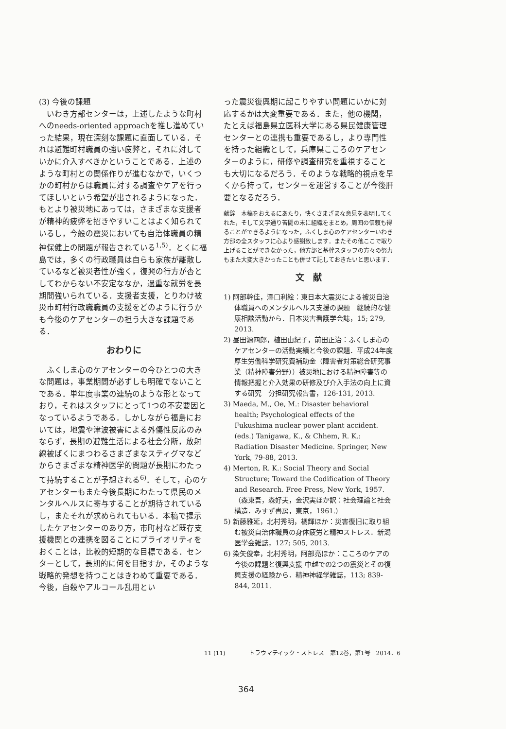(3) 今後の課題
いわき方部センターは，上述したような町村へのneeds-oriented approachを推し進めていった結果，現在深刻な課題に直面している．それは避難町村職員の強い疲弊と，それに対していかに介入すべきかということである．上述のような町村との関係作りが進むなかで，いくつかの町村からは職員に対する調査やケアを行ってほしいという希望が出されるようになった．もとより被災地にあっては，さまざまな支援者が精神的疲弊を招きやすいことはよく知られているし，今般の震災においても自治体職員の精神保健上の問題が報告されている<sup>1,5)</sup>．とくに福島では，多くの行政職員は自らも家族が離散しているなど被災者性が強く，復興の行方が杳としてわからない不安定ななか，過重な就労を長期間強いられている．支援者支援，とりわけ被災市町村行政職職員の支援をどのように行うかも今後のケアセンターの担う大きな課題である．
おわりに
ふくしま心のケアセンターの今ひとつの大きな問題は，事業期間が必ずしも明確でないことである．単年度事業の連続のような形となっており，それはスタッフにとって1つの不安要因となっているようである．しかしながら福島においては，地震や津波被害による外傷性反応のみならず，長期の避難生活による社会分断，放射線被ばくにまつわるさまざまなスティグマなどからさまざまな精神医学的問題が長期にわたって持続することが予想される<sup>6)</sup>．そして，心のケアセンターもまた今後長期にわたって県民のメンタルヘルスに寄与することが期待されているし，またそれが求められてもいる．本稿で提示したケアセンターのあり方，市町村など既存支援機関との連携を図ることにプライオリティをおくことは，比較的短期的な目標である．センターとして，長期的に何を目指すか，そのような戦略的発想を持つことはきわめて重要である．今後，自殺やアルコール乱用とい
った震災復興期に起こりやすい問題にいかに対応するかは大変重要である．また，他の機関，たとえば福島県立医科大学にある県民健康管理センターとの連携も重要であるし，より専門性を持った組織として，兵庫県こころのケアセンターのように，研修や調査研究を重視することも大切になるだろう．そのような戦略的視点を早くから持って，センターを運営することが今後肝要となるだろう．
献辞　本稿をおえるにあたり，快くさまざまな意見を表明してくれた，そして文字通り苦闘の末に組織をまとめ，周囲の信頼も得ることができるようになった，ふくしま心のケアセンターいわき方部の全スタッフに心より感謝致します．またその他ここで取り上げることができなかった，他方部と基幹スタッフの方々の努力もまた大変大きかったことも併せて記しておきたいと思います．
文　献
1) 阿部幹佳，澤口利絵：東日本大震災による被災自治体職員へのメンタルヘルス支援の課題　継続的な健康相談活動から．日本災害看護学会誌，15; 279, 2013.
2) 昼田源四郎，植田由紀子，前田正治：ふくしま心のケアセンターの活動実績と今後の課題．平成24年度厚生労働科学研究費補助金（障害者対策総合研究事業（精神障害分野））被災地における精神障害等の情報把握と介入効果の研修及び介入手法の向上に資する研究　分担研究報告書，126-131, 2013.
3) Maeda, M., Oe, M.: Disaster behavioral health; Psychological effects of the Fukushima nuclear power plant accident. (eds.) Tanigawa, K., & Chhem, R. K.: Radiation Disaster Medicine. Springer, New York, 79-88, 2013.
4) Merton, R. K.: Social Theory and Social Structure; Toward the Codification of Theory and Research. Free Press, New York, 1957.（森東吾，森好夫，金沢実ほか訳：社会理論と社会構造．みすず書房，東京，1961.）
5) 新藤雅延，北村秀明，橘輝ほか：災害復旧に取り組む被災自治体職員の身体疲労と精神ストレス．新潟医学会雑誌，127; 505, 2013.
6) 染矢俊幸，北村秀明，阿部亮ほか：こころのケアの今後の課題と復興支援 中越での2つの震災とその復興支援の経験から．精神神経学雑誌，113; 839-844, 2011.
11 (11)　　　　トラウマティック・ストレス　第12巻，第1号　2014．6
364